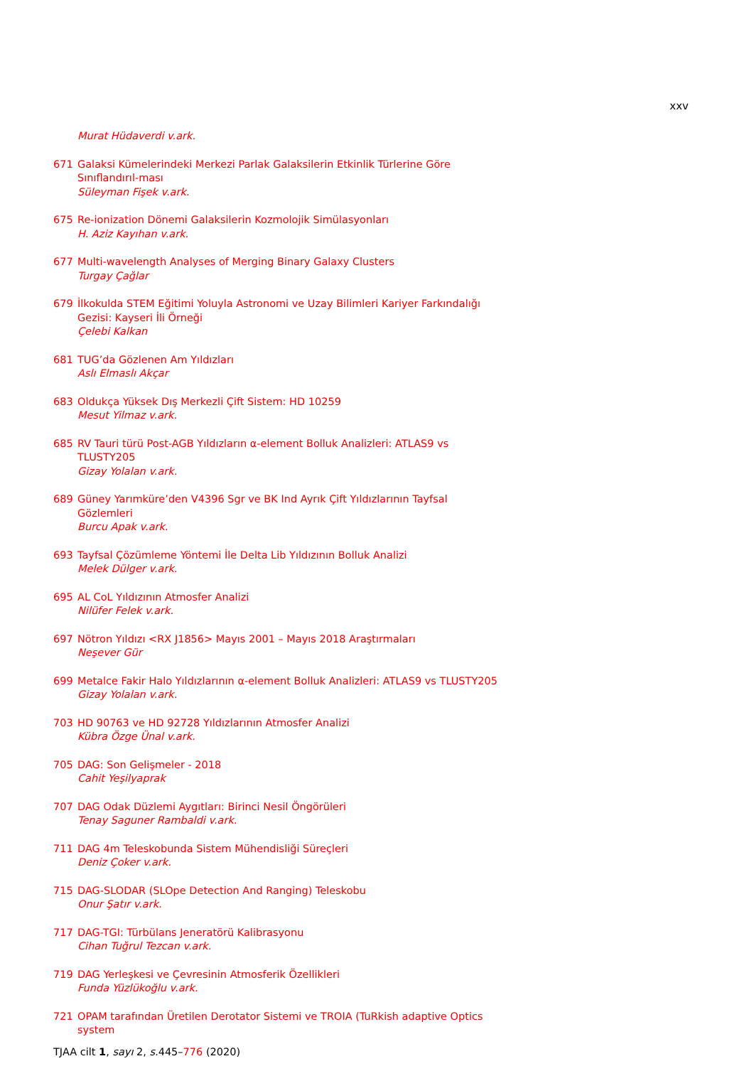xxv
Murat Hüdaverdi v.ark.
671 Galaksi Kümelerindeki Merkezi Parlak Galaksilerin Etkinlik Türlerine Göre Sınıflandırıl-ması
Süleyman Fişek v.ark.
675 Re-ionization Dönemi Galaksilerin Kozmolojik Simülasyonları
H. Aziz Kayıhan v.ark.
677 Multi-wavelength Analyses of Merging Binary Galaxy Clusters
Turgay Çağlar
679 İlkokulda STEM Eğitimi Yoluyla Astronomi ve Uzay Bilimleri Kariyer Farkındalığı Gezisi: Kayseri İli Örneği
Çelebi Kalkan
681 TUG’da Gözlenen Am Yıldızları
Aslı Elmaslı Akçar
683 Oldukça Yüksek Dış Merkezli Çift Sistem: HD 10259
Mesut Yilmaz v.ark.
685 RV Tauri türü Post-AGB Yıldızların α-element Bolluk Analizleri: ATLAS9 vs TLUSTY205
Gizay Yolalan v.ark.
689 Güney Yarımküre’den V4396 Sgr ve BK Ind Ayrık Çift Yıldızlarının Tayfsal Gözlemleri
Burcu Apak v.ark.
693 Tayfsal Çözümleme Yöntemi İle Delta Lib Yıldızının Bolluk Analizi
Melek Dülger v.ark.
695 AL CoL Yıldızının Atmosfer Analizi
Nilüfer Felek v.ark.
697 Nötron Yıldızı <RX J1856> Mayıs 2001 – Mayıs 2018 Araştırmaları
Neşever Gür
699 Metalce Fakir Halo Yıldızlarının α-element Bolluk Analizleri: ATLAS9 vs TLUSTY205
Gizay Yolalan v.ark.
703 HD 90763 ve HD 92728 Yıldızlarının Atmosfer Analizi
Kübra Özge Ünal v.ark.
705 DAG: Son Gelişmeler - 2018
Cahit Yeşilyaprak
707 DAG Odak Düzlemi Aygıtları: Birinci Nesil Öngörüleri
Tenay Saguner Rambaldi v.ark.
711 DAG 4m Teleskobunda Sistem Mühendisliği Süreçleri
Deniz Çoker v.ark.
715 DAG-SLODAR (SLOpe Detection And Ranging) Teleskobu
Onur Şatır v.ark.
717 DAG-TGI: Türbülans Jeneratörü Kalibrasyonu
Cihan Tuğrul Tezcan v.ark.
719 DAG Yerleşkesi ve Çevresinin Atmosferik Özellikleri
Funda Yüzlükoğlu v.ark.
721 OPAM tarafından Üretilen Derotator Sistemi ve TROIA (TuRkish adaptive Optics system
TJAA cilt 1, sayı 2, s. 445–776 (2020)